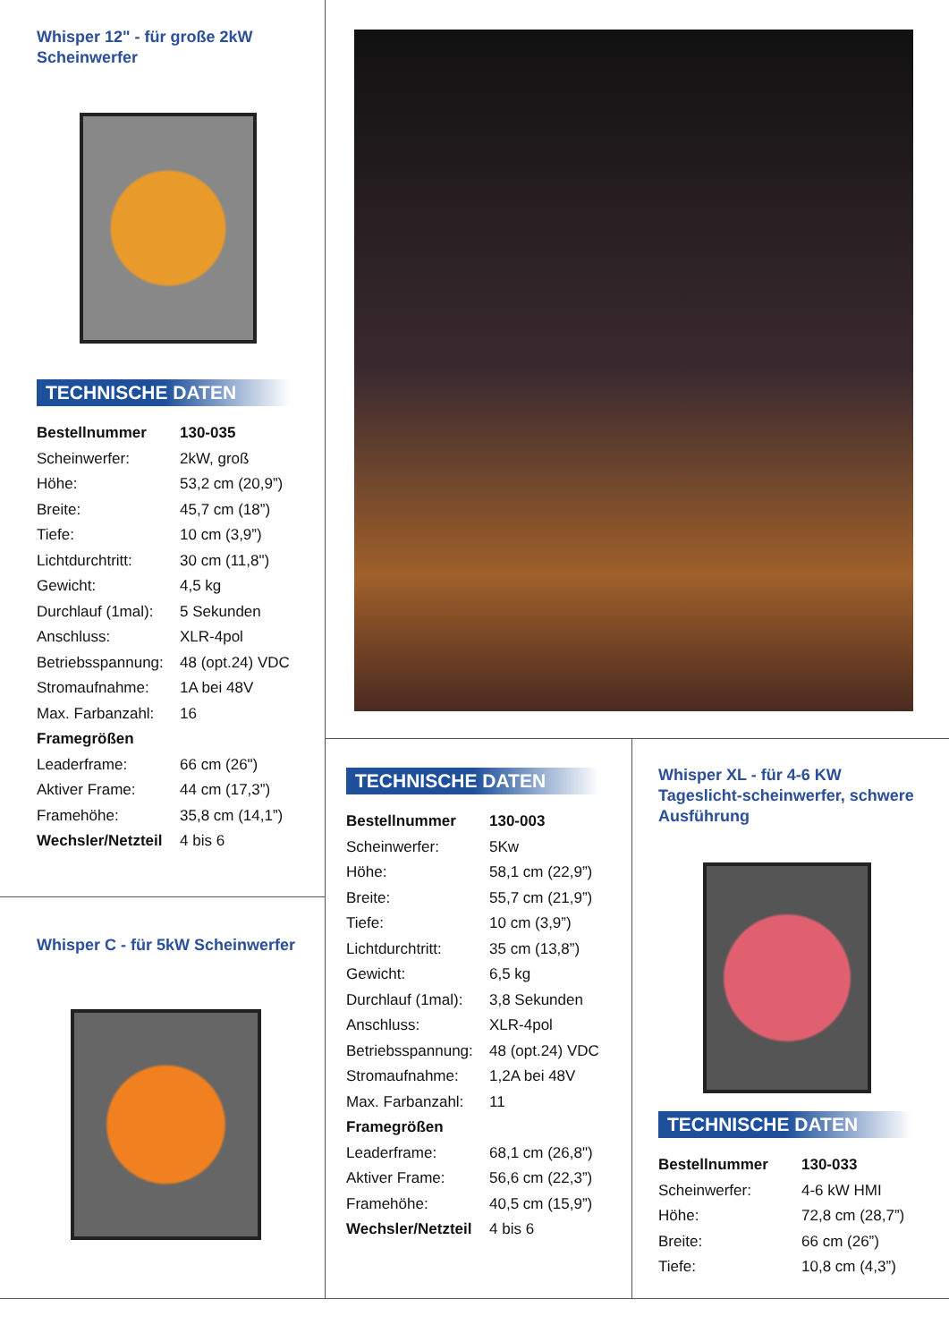Whisper 12" - für große 2kW Scheinwerfer
TECHNISCHE DATEN
| Bestellnummer | 130-035 |
| Scheinwerfer: | 2kW, groß |
| Höhe: | 53,2 cm (20,9”) |
| Breite: | 45,7 cm (18”) |
| Tiefe: | 10 cm (3,9”) |
| Lichtdurchtritt: | 30 cm (11,8") |
| Gewicht: | 4,5 kg |
| Durchlauf (1mal): | 5 Sekunden |
| Anschluss: | XLR-4pol |
| Betriebsspannung: | 48 (opt.24) VDC |
| Stromaufnahme: | 1A bei 48V |
| Max. Farbanzahl: | 16 |
| Framegrößen | |
| Leaderframe: | 66 cm (26") |
| Aktiver Frame: | 44 cm (17,3”) |
| Framehöhe: | 35,8 cm (14,1”) |
| Wechsler/Netzteil | 4 bis 6 |
Whisper C - für 5kW Scheinwerfer
TECHNISCHE DATEN
| Bestellnummer | 130-003 |
| Scheinwerfer: | 5Kw |
| Höhe: | 58,1 cm (22,9”) |
| Breite: | 55,7 cm (21,9”) |
| Tiefe: | 10 cm (3,9”) |
| Lichtdurchtritt: | 35 cm (13,8”) |
| Gewicht: | 6,5 kg |
| Durchlauf (1mal): | 3,8 Sekunden |
| Anschluss: | XLR-4pol |
| Betriebsspannung: | 48 (opt.24) VDC |
| Stromaufnahme: | 1,2A bei 48V |
| Max. Farbanzahl: | 11 |
| Framegrößen | |
| Leaderframe: | 68,1 cm (26,8") |
| Aktiver Frame: | 56,6 cm (22,3”) |
| Framehöhe: | 40,5 cm (15,9”) |
| Wechsler/Netzteil | 4 bis 6 |
Whisper XL - für 4-6 KW Tageslicht-scheinwerfer, schwere Ausführung
TECHNISCHE DATEN
| Bestellnummer | 130-033 |
| Scheinwerfer: | 4-6 kW HMI |
| Höhe: | 72,8 cm (28,7”) |
| Breite: | 66 cm (26”) |
| Tiefe: | 10,8 cm (4,3”) |